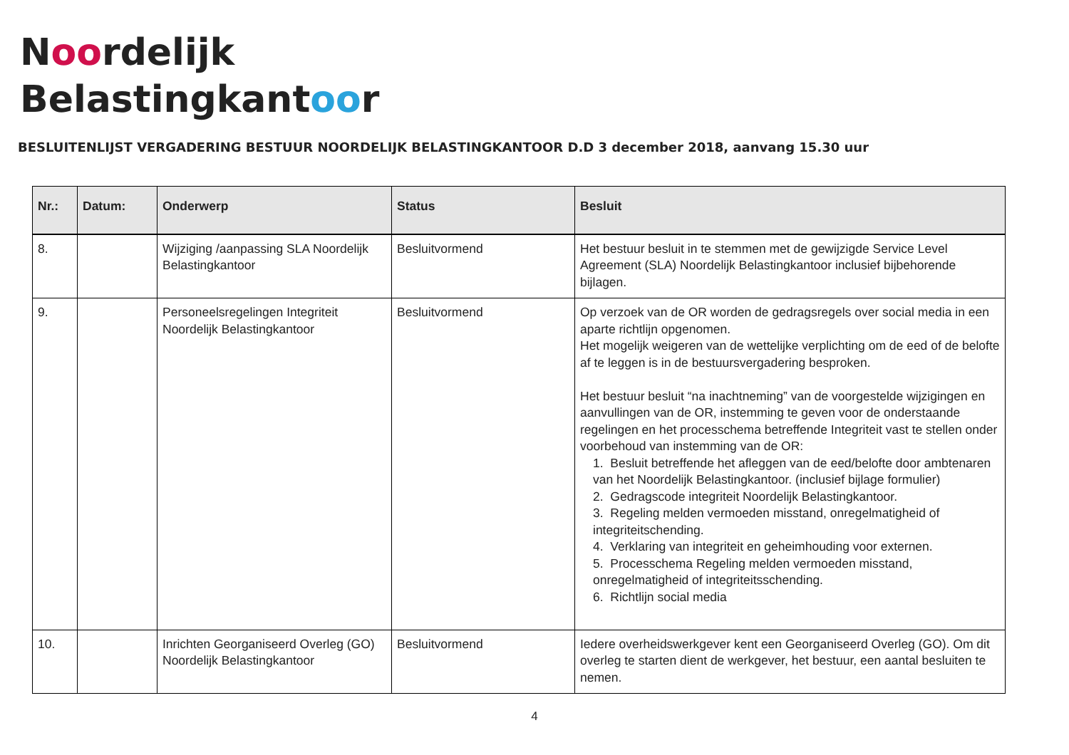Noordelijk
Belastingkantoor
BESLUITENLIJST VERGADERING BESTUUR NOORDELIJK BELASTINGKANTOOR D.D 3 december 2018, aanvang 15.30 uur
| Nr.: | Datum: | Onderwerp | Status | Besluit |
| --- | --- | --- | --- | --- |
| 8. | | Wijziging /aanpassing SLA Noordelijk Belastingkantoor | Besluitvormend | Het bestuur besluit in te stemmen met de gewijzigde Service Level Agreement (SLA) Noordelijk Belastingkantoor inclusief bijbehorende bijlagen. |
| 9. | | Personeelsregelingen Integriteit Noordelijk Belastingkantoor | Besluitvormend | Op verzoek van de OR worden de gedragsregels over social media in een aparte richtlijn opgenomen. Het mogelijk weigeren van de wettelijke verplichting om de eed of de belofte af te leggen is in de bestuursvergadering besproken. Het bestuur besluit “na inachtneming” van de voorgestelde wijzigingen en aanvullingen van de OR, instemming te geven voor de onderstaande regelingen en het processchema betreffende Integriteit vast te stellen onder voorbehoud van instemming van de OR: 1. Besluit betreffende het afleggen van de eed/belofte door ambtenaren van het Noordelijk Belastingkantoor. (inclusief bijlage formulier) 2. Gedragscode integriteit Noordelijk Belastingkantoor. 3. Regeling melden vermoeden misstand, onregelmatigheid of integriteitschending. 4. Verklaring van integriteit en geheimhouding voor externen. 5. Processchema Regeling melden vermoeden misstand, onregelmatigheid of integriteitsschending. 6. Richtlijn social media |
| 10. | | Inrichten Georganiseerd Overleg (GO) Noordelijk Belastingkantoor | Besluitvormend | Iedere overheidswerkgever kent een Georganiseerd Overleg (GO). Om dit overleg te starten dient de werkgever, het bestuur, een aantal besluiten te nemen. |
4